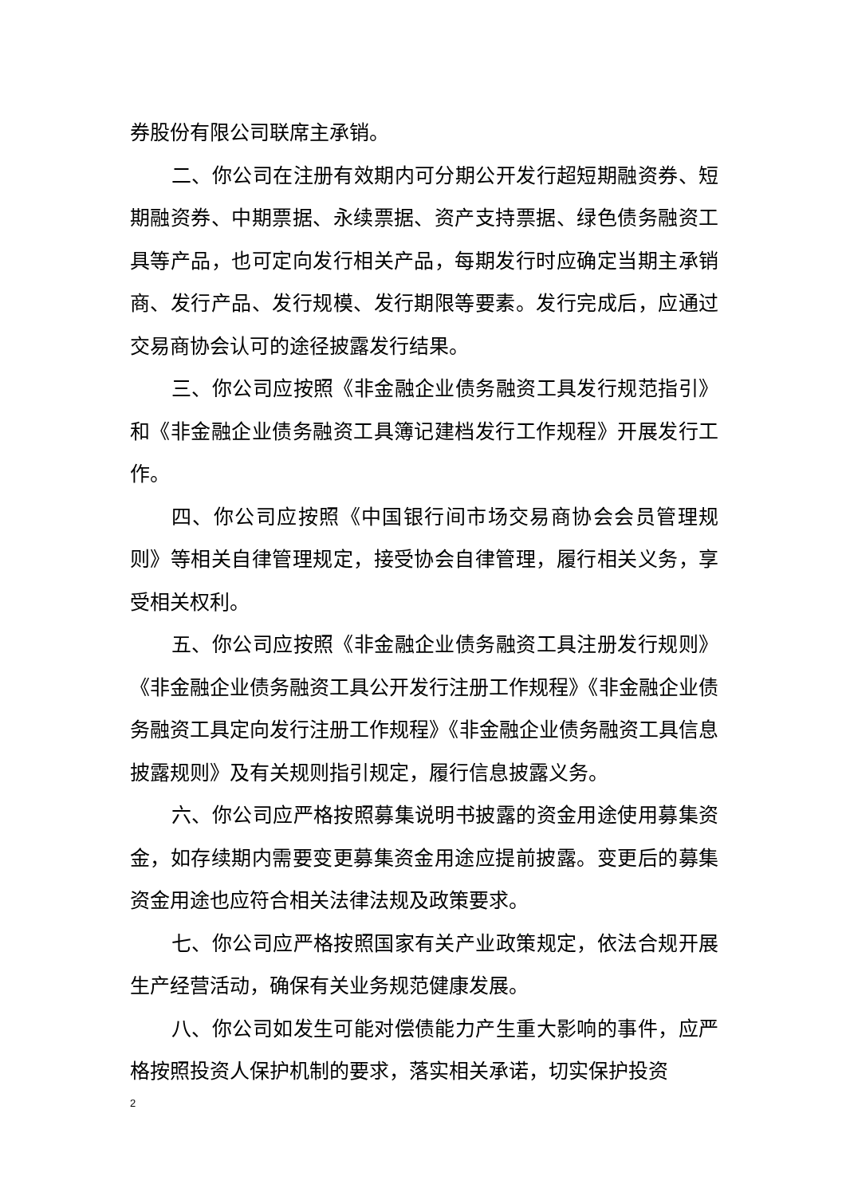券股份有限公司联席主承销。
二、你公司在注册有效期内可分期公开发行超短期融资券、短期融资券、中期票据、永续票据、资产支持票据、绿色债务融资工具等产品，也可定向发行相关产品，每期发行时应确定当期主承销商、发行产品、发行规模、发行期限等要素。发行完成后，应通过交易商协会认可的途径披露发行结果。
三、你公司应按照《非金融企业债务融资工具发行规范指引》和《非金融企业债务融资工具簿记建档发行工作规程》开展发行工作。
四、你公司应按照《中国银行间市场交易商协会会员管理规则》等相关自律管理规定，接受协会自律管理，履行相关义务，享受相关权利。
五、你公司应按照《非金融企业债务融资工具注册发行规则》《非金融企业债务融资工具公开发行注册工作规程》《非金融企业债务融资工具定向发行注册工作规程》《非金融企业债务融资工具信息披露规则》及有关规则指引规定，履行信息披露义务。
六、你公司应严格按照募集说明书披露的资金用途使用募集资金，如存续期内需要变更募集资金用途应提前披露。变更后的募集资金用途也应符合相关法律法规及政策要求。
七、你公司应严格按照国家有关产业政策规定，依法合规开展生产经营活动，确保有关业务规范健康发展。
八、你公司如发生可能对偿债能力产生重大影响的事件，应严格按照投资人保护机制的要求，落实相关承诺，切实保护投资
2